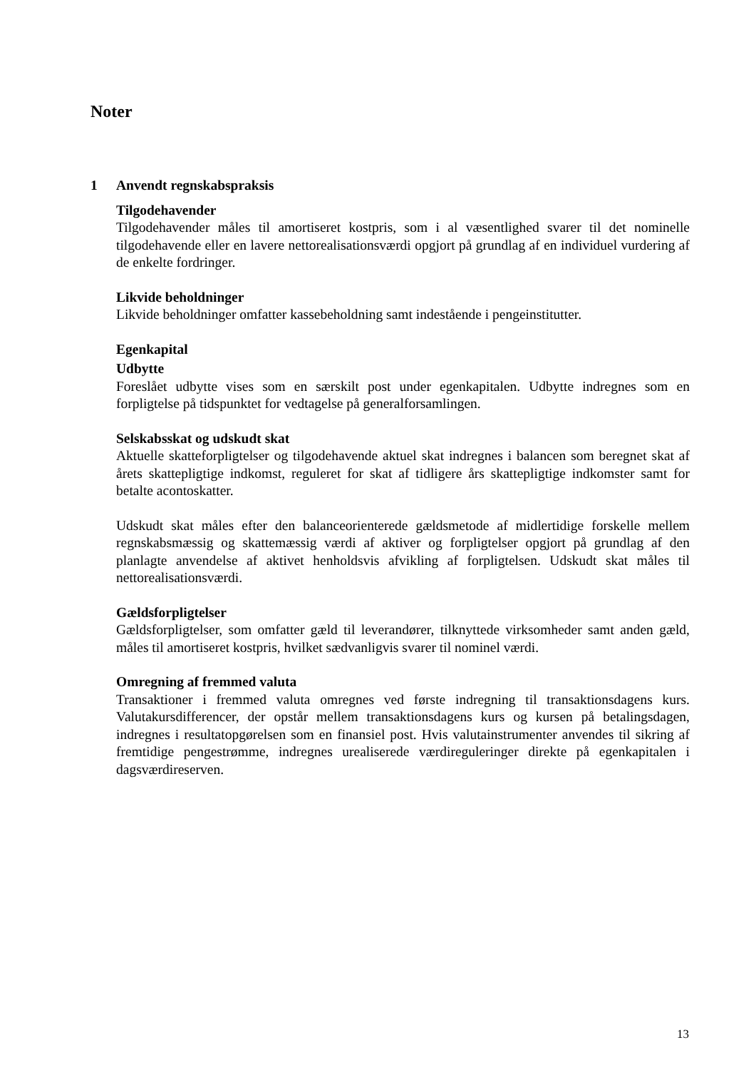Noter
1
Anvendt regnskabspraksis
Tilgodehavender
Tilgodehavender måles til amortiseret kostpris, som i al væsentlighed svarer til det nominelle tilgodehavende eller en lavere nettorealisationsværdi opgjort på grundlag af en individuel vurdering af de enkelte fordringer.
Likvide beholdninger
Likvide beholdninger omfatter kassebeholdning samt indestående i pengeinstitutter.
Egenkapital
Udbytte
Foreslået udbytte vises som en særskilt post under egenkapitalen. Udbytte indregnes som en forpligtelse på tidspunktet for vedtagelse på generalforsamlingen.
Selskabsskat og udskudt skat
Aktuelle skatteforpligtelser og tilgodehavende aktuel skat indregnes i balancen som beregnet skat af årets skattepligtige indkomst, reguleret for skat af tidligere års skattepligtige indkomster samt for betalte acontoskatter.
Udskudt skat måles efter den balanceorienterede gældsmetode af midlertidige forskelle mellem regnskabsmæssig og skattemæssig værdi af aktiver og forpligtelser opgjort på grundlag af den planlagte anvendelse af aktivet henholdsvis afvikling af forpligtelsen. Udskudt skat måles til nettorealisationsværdi.
Gældsforpligtelser
Gældsforpligtelser, som omfatter gæld til leverandører, tilknyttede virksomheder samt anden gæld, måles til amortiseret kostpris, hvilket sædvanligvis svarer til nominel værdi.
Omregning af fremmed valuta
Transaktioner i fremmed valuta omregnes ved første indregning til transaktionsdagens kurs. Valutakursdifferencer, der opstår mellem transaktionsdagens kurs og kursen på betalingsdagen, indregnes i resultatopgørelsen som en finansiel post. Hvis valutainstrumenter anvendes til sikring af fremtidige pengestrømme, indregnes urealiserede værdireguleringer direkte på egenkapitalen i dagsværdireserven.
13